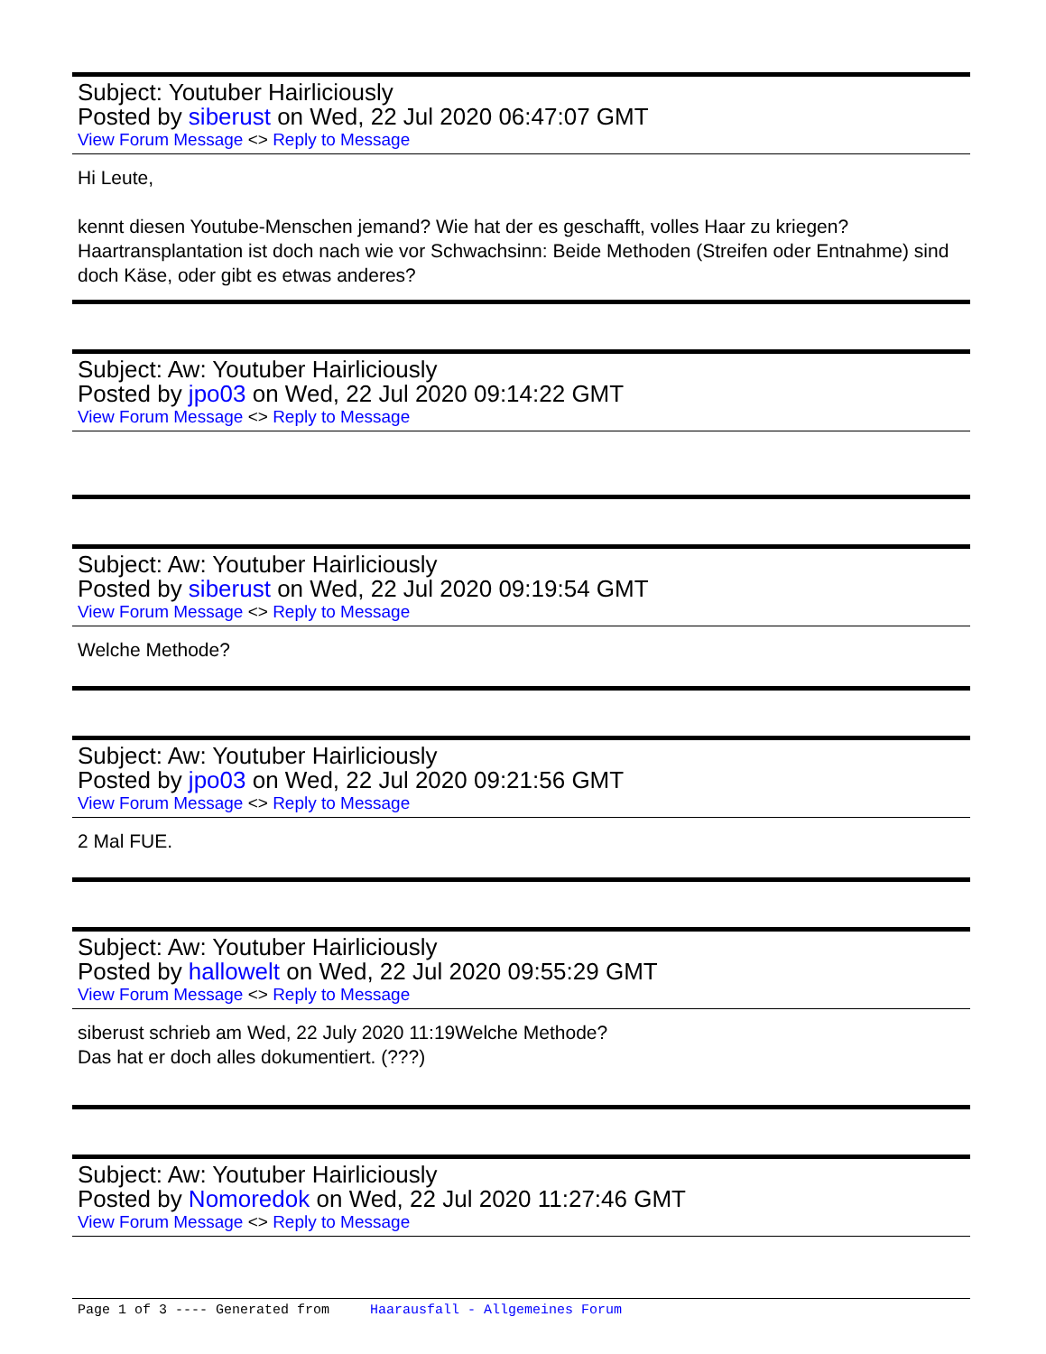Subject: Youtuber Hairliciously
Posted by siberust on Wed, 22 Jul 2020 06:47:07 GMT
View Forum Message <> Reply to Message
Hi Leute,
kennt diesen Youtube-Menschen jemand? Wie hat der es geschafft, volles Haar zu kriegen? Haartransplantation ist doch nach wie vor Schwachsinn: Beide Methoden (Streifen oder Entnahme) sind doch Käse, oder gibt es etwas anderes?
Subject: Aw: Youtuber Hairliciously
Posted by jpo03 on Wed, 22 Jul 2020 09:14:22 GMT
View Forum Message <> Reply to Message
Subject: Aw: Youtuber Hairliciously
Posted by siberust on Wed, 22 Jul 2020 09:19:54 GMT
View Forum Message <> Reply to Message
Welche Methode?
Subject: Aw: Youtuber Hairliciously
Posted by jpo03 on Wed, 22 Jul 2020 09:21:56 GMT
View Forum Message <> Reply to Message
2 Mal FUE.
Subject: Aw: Youtuber Hairliciously
Posted by hallowelt on Wed, 22 Jul 2020 09:55:29 GMT
View Forum Message <> Reply to Message
siberust schrieb am Wed, 22 July 2020 11:19Welche Methode?
Das hat er doch alles dokumentiert. (???)
Subject: Aw: Youtuber Hairliciously
Posted by Nomoredok on Wed, 22 Jul 2020 11:27:46 GMT
View Forum Message <> Reply to Message
Page 1 of 3 ---- Generated from Haarausfall - Allgemeines Forum